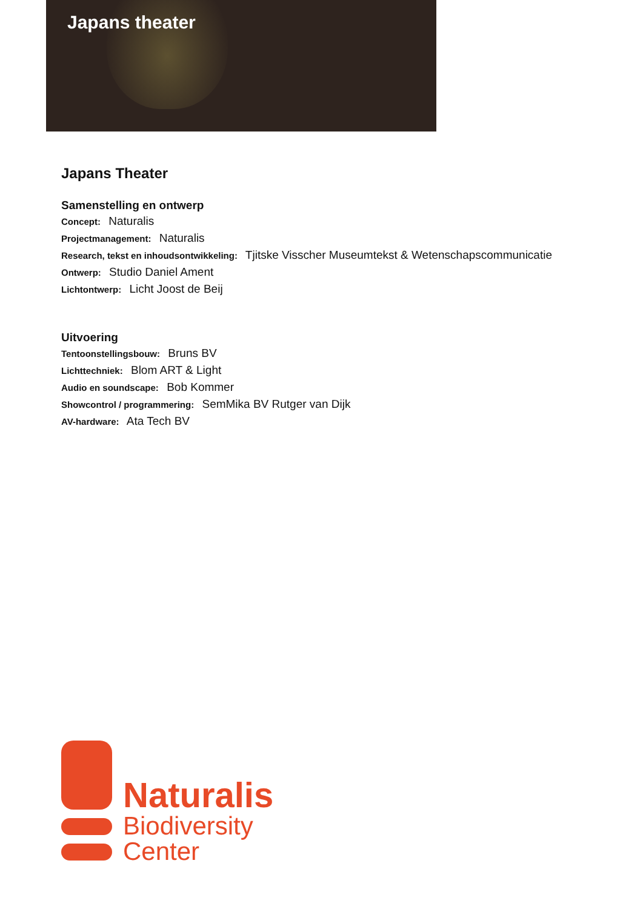Japans theater
Japans Theater
Samenstelling en ontwerp
Concept: Naturalis
Projectmanagement: Naturalis
Research, tekst en inhoudsontwikkeling: Tjitske Visscher Museumtekst & Wetenschapscommunicatie
Ontwerp: Studio Daniel Ament
Lichtontwerp: Licht Joost de Beij
Uitvoering
Tentoonstellingsbouw: Bruns BV
Lichttechniek: Blom ART & Light
Audio en soundscape: Bob Kommer
Showcontrol / programmering: SemMika BV Rutger van Dijk
AV-hardware: Ata Tech BV
Naturalis
Biodiversity
Center